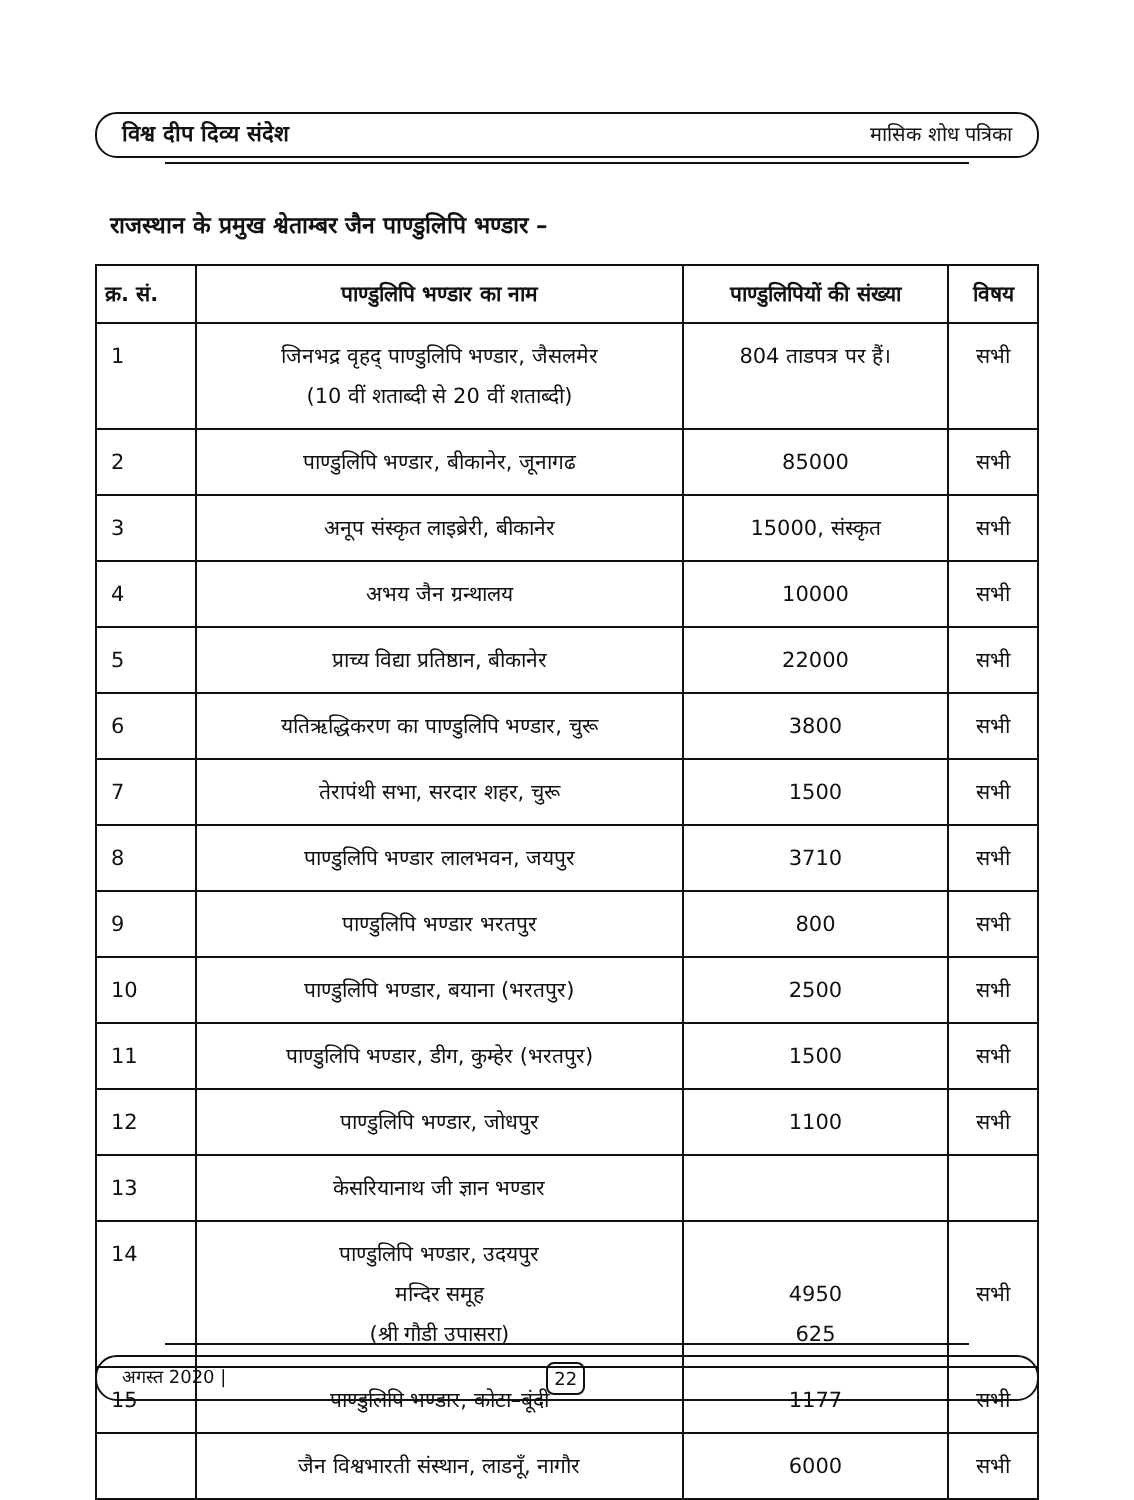विश्व दीप दिव्य संदेश मासिक शोध पत्रिका
राजस्थान के प्रमुख श्वेताम्बर जैन पाण्डुलिपि भण्डार –
| क्र. सं. | पाण्डुलिपि भण्डार का नाम | पाण्डुलिपियों की संख्या | विषय |
| --- | --- | --- | --- |
| 1 | जिनभद्र वृहद् पाण्डुलिपि भण्डार, जैसलमेर (10 वीं शताब्दी से 20 वीं शताब्दी) | 804 ताडपत्र पर हैं। | सभी |
| 2 | पाण्डुलिपि भण्डार, बीकानेर, जूनागढ | 85000 | सभी |
| 3 | अनूप संस्कृत लाइब्रेरी, बीकानेर | 15000, संस्कृत | सभी |
| 4 | अभय जैन ग्रन्थालय | 10000 | सभी |
| 5 | प्राच्य विद्या प्रतिष्ठान, बीकानेर | 22000 | सभी |
| 6 | यतिऋद्धिकरण का पाण्डुलिपि भण्डार, चुरू | 3800 | सभी |
| 7 | तेरापंथी सभा, सरदार शहर, चुरू | 1500 | सभी |
| 8 | पाण्डुलिपि भण्डार लालभवन, जयपुर | 3710 | सभी |
| 9 | पाण्डुलिपि भण्डार भरतपुर | 800 | सभी |
| 10 | पाण्डुलिपि भण्डार, बयाना (भरतपुर) | 2500 | सभी |
| 11 | पाण्डुलिपि भण्डार, डीग, कुम्हेर (भरतपुर) | 1500 | सभी |
| 12 | पाण्डुलिपि भण्डार, जोधपुर | 1100 | सभी |
| 13 | केसरियानाथ जी ज्ञान भण्डार | | |
| 14 | पाण्डुलिपि भण्डार, उदयपुर मन्दिर समूह (श्री गौडी उपासरा) | 4950 625 | सभी |
| 15 | पाण्डुलिपि भण्डार, कोटा–बूंदी | 1177 | सभी |
| | जैन विश्वभारती संस्थान, लाडनूँ, नागौर | 6000 | सभी |
अगस्त 2020 | 22